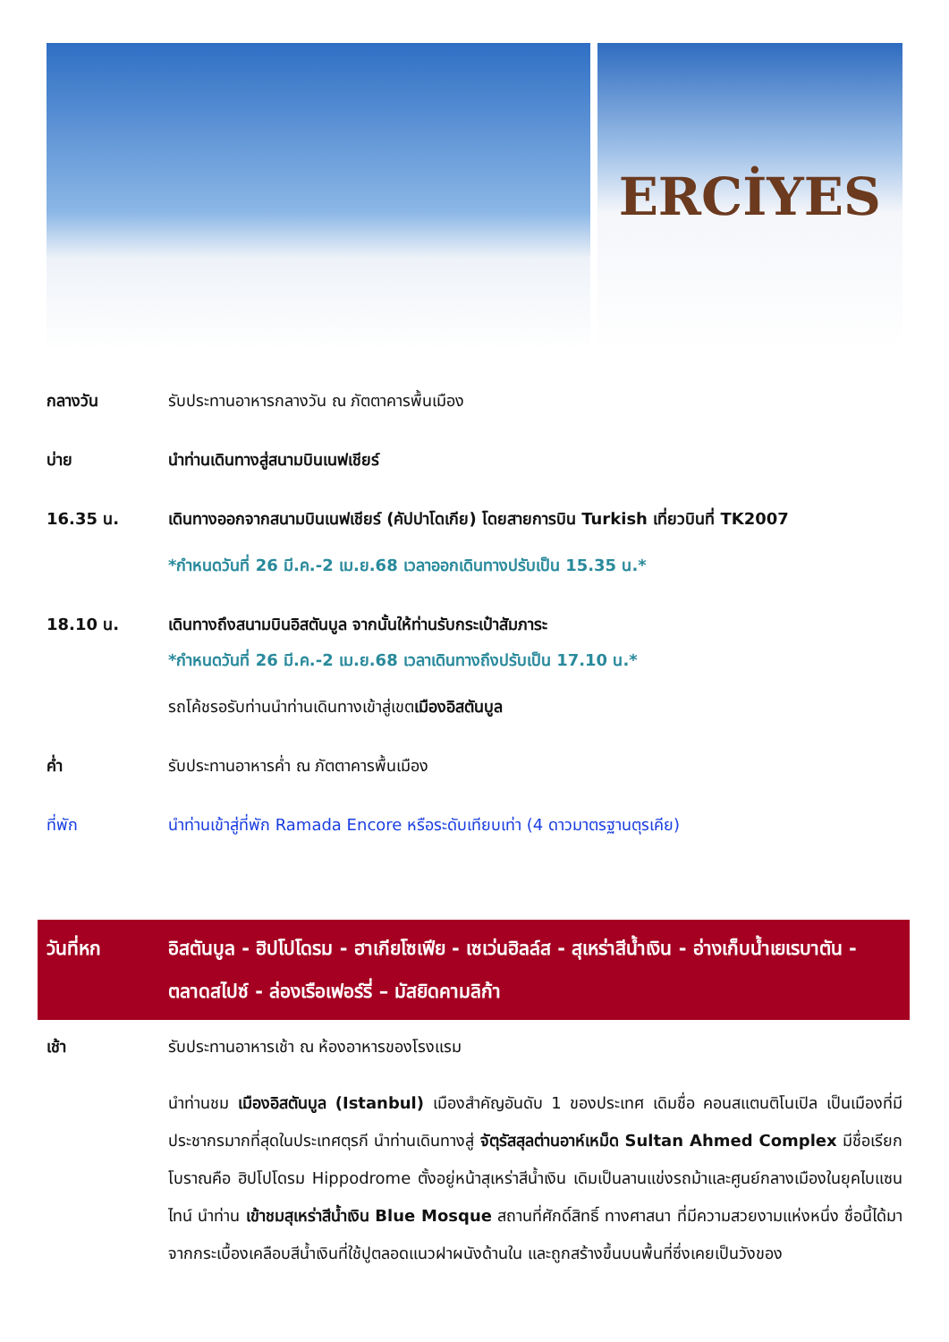ERCİYES
กลางวัน รับประทานอาหารกลางวัน ณ ภัตตาคารพื้นเมือง
บ่าย นำท่านเดินทางสู่สนามบินเนฟเชียร์
16.35 น. เดินทางออกจากสนามบินเนฟเชียร์ (คัปปาโดเกีย) โดยสายการบิน Turkish เที่ยวบินที่ TK2007
*กำหนดวันที่ 26 มี.ค.-2 เม.ย.68 เวลาออกเดินทางปรับเป็น 15.35 น.*
18.10 น. เดินทางถึงสนามบินอิสตันบูล จากนั้นให้ท่านรับกระเป๋าสัมภาระ
*กำหนดวันที่ 26 มี.ค.-2 เม.ย.68 เวลาเดินทางถึงปรับเป็น 17.10 น.*
รถโค้ชรอรับท่านนำท่านเดินทางเข้าสู่เขตเมืองอิสตันบูล
ค่ำ รับประทานอาหารค่ำ ณ ภัตตาคารพื้นเมือง
ที่พัก นำท่านเข้าสู่ที่พัก Ramada Encore หรือระดับเทียบเท่า (4 ดาวมาตรฐานตุรเคีย)
วันที่หก อิสตันบูล - ฮิปโปโดรม - ฮาเกียโซเฟีย - เซเว่นฮิลล์ส - สุเหร่าสีน้ำเงิน - อ่างเก็บน้ำเยเรบาตัน - ตลาดสไปซ์ - ล่องเรือเฟอร์รี่ – มัสยิดคามลิก้า
เช้า รับประทานอาหารเช้า ณ ห้องอาหารของโรงแรม
นำท่านชม เมืองอิสตันบูล (Istanbul) เมืองสำคัญอันดับ 1 ของประเทศ เดิมชื่อ คอนสแตนติโนเปิล เป็นเมืองที่มีประชากรมากที่สุดในประเทศตุรกี นำท่านเดินทางสู่ จัตุรัสสุลต่านอาห์เหม็ด Sultan Ahmed Complex มีชื่อเรียกโบราณคือ ฮิปโปโดรม Hippodrome ตั้งอยู่หน้าสุเหร่าสีน้ำเงิน เดิมเป็นลานแข่งรถม้าและศูนย์กลางเมืองในยุคไบแซนไทน์ นำท่าน เข้าชมสุเหร่าสีน้ำเงิน Blue Mosque สถานที่ศักดิ์สิทธิ์ ทางศาสนา ที่มีความสวยงามแห่งหนึ่ง ชื่อนี้ได้มาจากกระเบื้องเคลือบสีน้ำเงินที่ใช้ปูตลอดแนวฝาผนังด้านใน และถูกสร้างขึ้นบนพื้นที่ซึ่งเคยเป็นวังของ